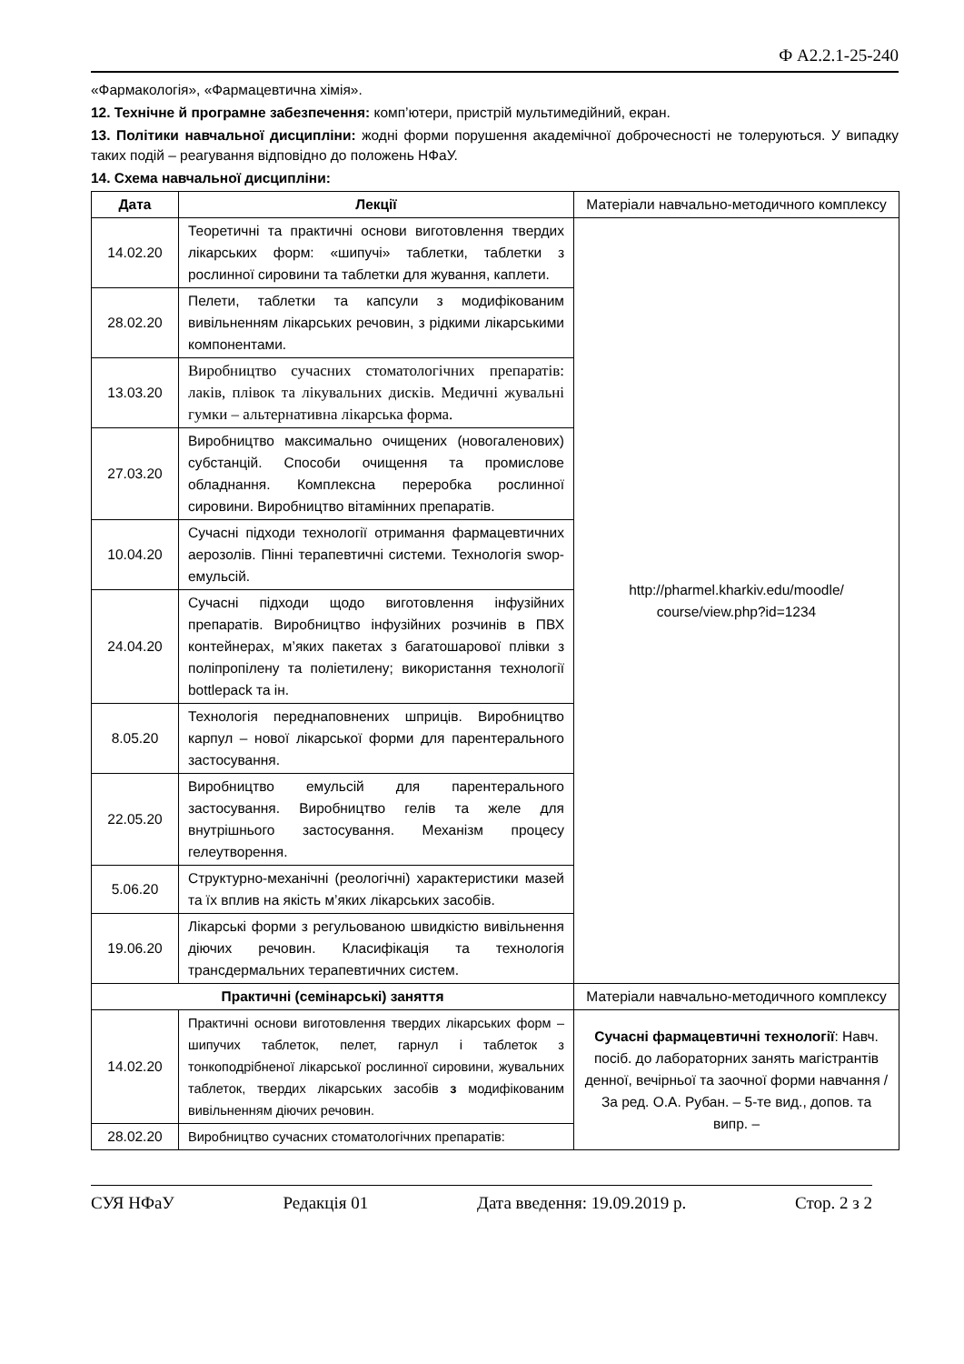Ф А2.2.1-25-240
«Фармакологія», «Фармацевтична хімія».
12. Технічне й програмне забезпечення: комп’ютери, пристрій мультимедійний, екран.
13. Політики навчальної дисципліни: жодні форми порушення академічної доброчесності не толеруються. У випадку таких подій – реагування відповідно до положень НФаУ.
14. Схема навчальної дисципліни:
| Дата | Лекції | Матеріали навчально-методичного комплексу |
| 14.02.20 | Теоретичні та практичні основи виготовлення твердих лікарських форм: «шипучі» таблетки, таблетки з рослинної сировини та таблетки для жування, каплети. | http://pharmel.kharkiv.edu/moodle/ course/view.php?id=1234 |
| 28.02.20 | Пелети, таблетки та капсули з модифікованим вивільненням лікарських речовин, з рідкими лікарськими компонентами. | |
| 13.03.20 | Виробництво сучасних стоматологічних препаратів: лаків, плівок та лікувальних дисків. Медичні жувальні гумки – альтернативна лікарська форма. | |
| 27.03.20 | Виробництво максимально очищених (новогаленових) субстанцій. Способи очищення та промислове обладнання. Комплексна переробка рослинної сировини. Виробництво вітамінних препаратів. | |
| 10.04.20 | Сучасні підходи технології отримання фармацевтичних аерозолів. Пінні терапевтичні системи. Технологія swop-емульсій. | |
| 24.04.20 | Сучасні підходи щодо виготовлення інфузійних препаратів. Виробництво інфузійних розчинів в ПВХ контейнерах, м’яких пакетах з багатошарової плівки з поліпропілену та поліетилену; використання технології bottlepack та ін. | |
| 8.05.20 | Технологія переднаповнених шприців. Виробництво карпул – нової лікарської форми для парентерального застосування. | |
| 22.05.20 | Виробництво емульсій для парентерального застосування. Виробництво гелів та желе для внутрішнього застосування. Механізм процесу гелеутворення. | |
| 5.06.20 | Структурно-механічні (реологічні) характеристики мазей та їх вплив на якість м’яких лікарських засобів. | |
| 19.06.20 | Лікарські форми з регульованою швидкістю вивільнення діючих речовин. Класифікація та технологія трансдермальних терапевтичних систем. | |
| Практичні (семінарські) заняття | | Матеріали навчально-методичного комплексу |
| 14.02.20 | Практичні основи виготовлення твердих лікарських форм – шипучих таблеток, пелет, гарнул і таблеток з тонкоподрібненої лікарської рослинної сировини, жувальних таблеток, твердих лікарських засобів з модифікованим вивільненням діючих речовин. | Сучасні фармацевтичні технології : Навч. посіб. до лабораторних занять магістрантів денної, вечірньої та заочної форми навчання / За ред. О.А. Рубан. – 5-те вид., допов. та випр. – |
| 28.02.20 | Виробництво сучасних стоматологічних препаратів: | |
СУЯ НФаУ Редакція 01 Дата введення: 19.09.2019 р. Стор. 2 з 2